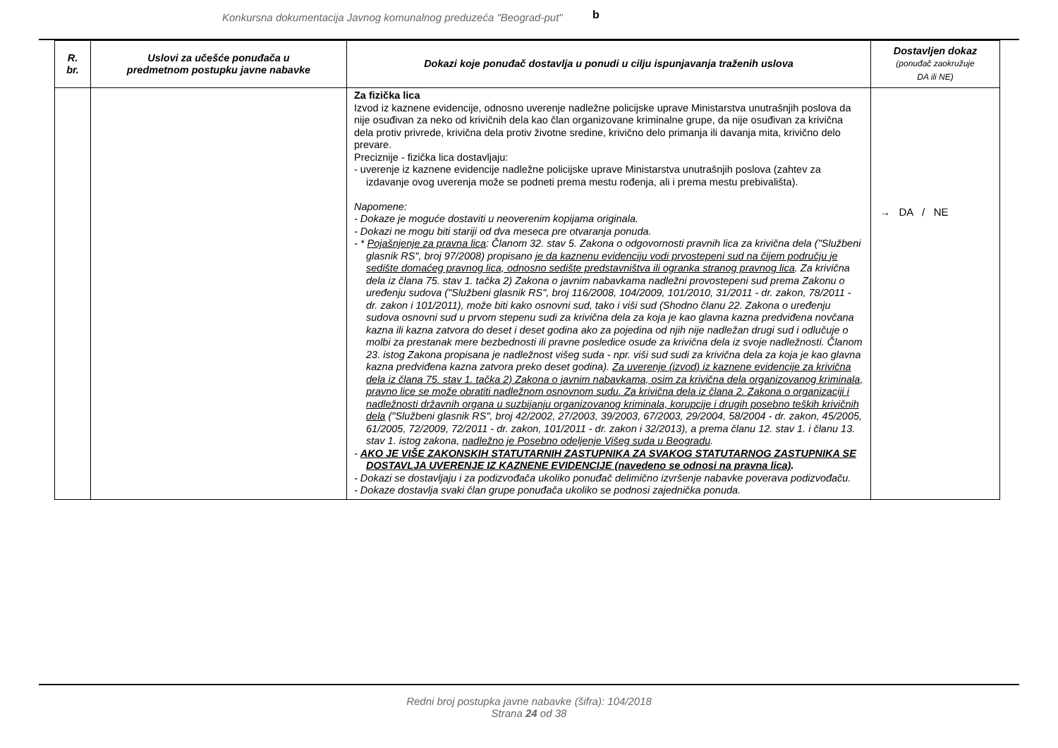Konkursna dokumentacija Javnog komunalnog preduzeća "Beograd-put" b
| R. br. | Uslovi za učešće ponuđača u predmetnom postupku javne nabavke | Dokazi koje ponuđač dostavlja u ponudi u cilju ispunjavanja traženih uslova | Dostavljen dokaz (ponuđač zaokružuje DA ili NE) |
| --- | --- | --- | --- |
| | | Za fizička lica Izvod iz kaznene evidencije, odnosno uverenje nadležne policijske uprave Ministarstva unutrašnjih poslova da nije osuđivan za neko od krivičnih dela kao član organizovane kriminalne grupe, da nije osuđivan za krivična dela protiv privrede, krivična dela protiv životne sredine, krivično delo primanja ili davanja mita, krivično delo prevare. Preciznije - fizička lica dostavljaju: - uverenje iz kaznene evidencije nadležne policijske uprave Ministarstva unutrašnjih poslova (zahtev za izdavanje ovog uverenja može se podneti prema mestu rođenja, ali i prema mestu prebivališta). Napomene: - Dokaze je moguće dostaviti u neoverenim kopijama originala. - Dokazi ne mogu biti stariji od dva meseca pre otvaranja ponuda. - * Pojašnjenje za pravna lica : Članom 32. stav 5. Zakona o odgovornosti pravnih lica za krivična dela ("Službeni glasnik RS", broj 97/2008) propisano je da kaznenu evidenciju vodi prvostepeni sud na čijem području je sedište domaćeg pravnog lica, odnosno sedište predstavništva ili ogranka stranog pravnog lica . Za krivična dela iz člana 75. stav 1. tačka 2) Zakona o javnim nabavkama nadležni provostepeni sud prema Zakonu o uređenju sudova ("Službeni glasnik RS", broj 116/2008, 104/2009, 101/2010, 31/2011 - dr. zakon, 78/2011 - dr. zakon i 101/2011), može biti kako osnovni sud, tako i viši sud (Shodno članu 22. Zakona o uređenju sudova osnovni sud u prvom stepenu sudi za krivična dela za koja je kao glavna kazna predviđena novčana kazna ili kazna zatvora do deset i deset godina ako za pojedina od njih nije nadležan drugi sud i odlučuje o molbi za prestanak mere bezbednosti ili pravne posledice osude za krivična dela iz svoje nadležnosti. Članom 23. istog Zakona propisana je nadležnost višeg suda - npr. viši sud sudi za krivična dela za koja je kao glavna kazna predviđena kazna zatvora preko deset godina). Za uverenje (izvod) iz kaznene evidencije za krivična dela iz člana 75. stav 1. tačka 2) Zakona o javnim nabavkama, osim za krivična dela organizovanog kriminala, pravno lice se može obratiti nadležnom osnovnom sudu. Za krivična dela iz člana 2. Zakona o organizaciji i nadležnosti državnih organa u suzbijanju organizovanog kriminala, korupcije i drugih posebno teških krivičnih dela ("Službeni glasnik RS", broj 42/2002, 27/2003, 39/2003, 67/2003, 29/2004, 58/2004 - dr. zakon, 45/2005, 61/2005, 72/2009, 72/2011 - dr. zakon, 101/2011 - dr. zakon i 32/2013), a prema članu 12. stav 1. i članu 13. stav 1. istog zakona, nadležno je Posebno odeljenje Višeg suda u Beogradu . - AKO JE VIŠE ZAKONSKIH STATUTARNIH ZASTUPNIKA ZA SVAKOG STATUTARNOG ZASTUPNIKA SE DOSTAVLJA UVERENJE IZ KAZNENE EVIDENCIJE (navedeno se odnosi na pravna lica) . - Dokazi se dostavljaju i za podizvođača ukoliko ponuđač delimično izvršenje nabavke poverava podizvođaču. - Dokaze dostavlja svaki član grupe ponuđača ukoliko se podnosi zajednička ponuda. | → DA / NE |
Redni broj postupka javne nabavke (šifra): 104/2018
Strana 24 od 38